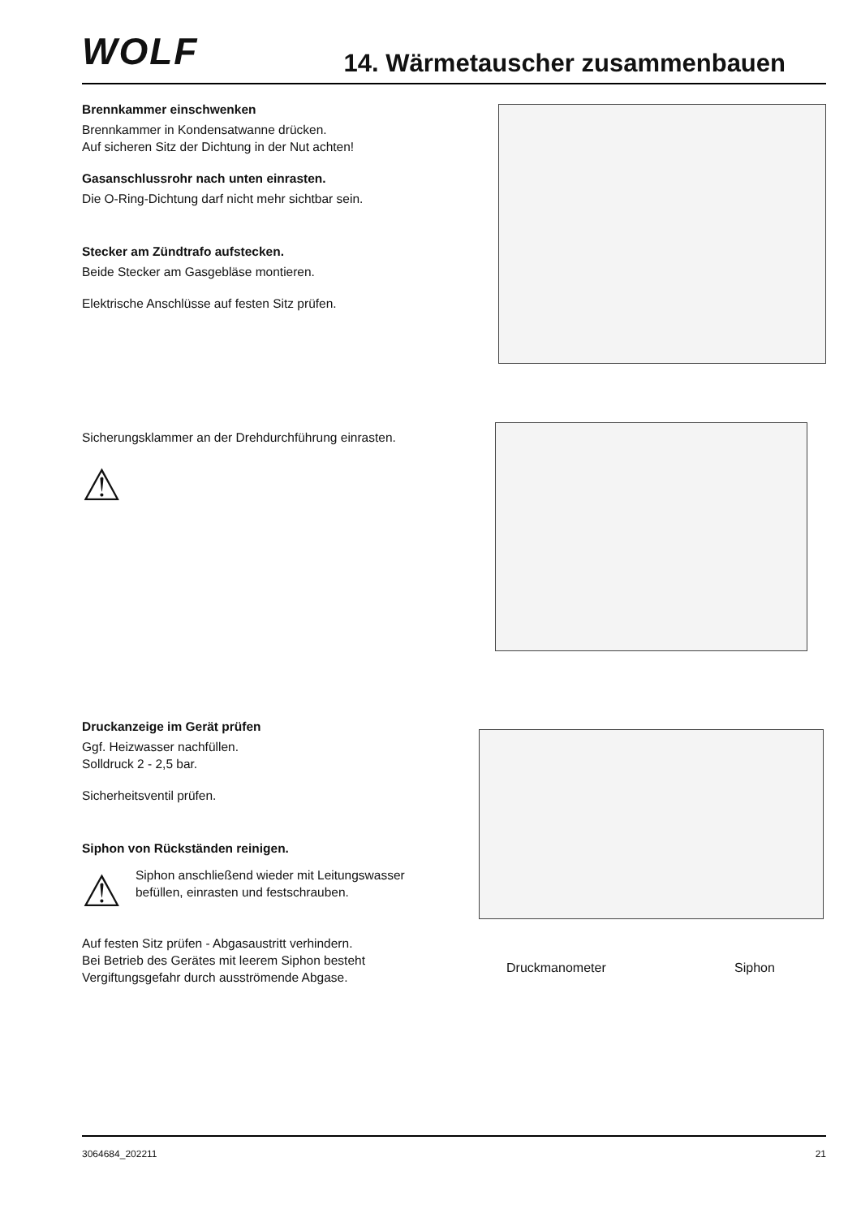WOLF
14. Wärmetauscher zusammenbauen
Brennkammer einschwenken
Brennkammer in Kondensatwanne drücken.
Auf sicheren Sitz der Dichtung in der Nut achten!
Gasanschlussrohr nach unten einrasten.
Die O-Ring-Dichtung darf nicht mehr sichtbar sein.
Stecker am Zündtrafo aufstecken.
Beide Stecker am Gasgebläse montieren.
Elektrische Anschlüsse auf festen Sitz prüfen.
Sicherungsklammer an der Drehdurchführung einrasten.
⚠
Druckanzeige im Gerät prüfen
Ggf. Heizwasser nachfüllen.
Solldruck 2 - 2,5 bar.
Sicherheitsventil prüfen.
Siphon von Rückständen reinigen.
⚠
Siphon anschließend wieder mit Leitungswasser befüllen, einrasten und festschrauben.
Auf festen Sitz prüfen - Abgasaustritt verhindern.
Bei Betrieb des Gerätes mit leerem Siphon besteht Vergiftungsgefahr durch ausströmende Abgase.
Druckmanometer Siphon
3064684_202211 21